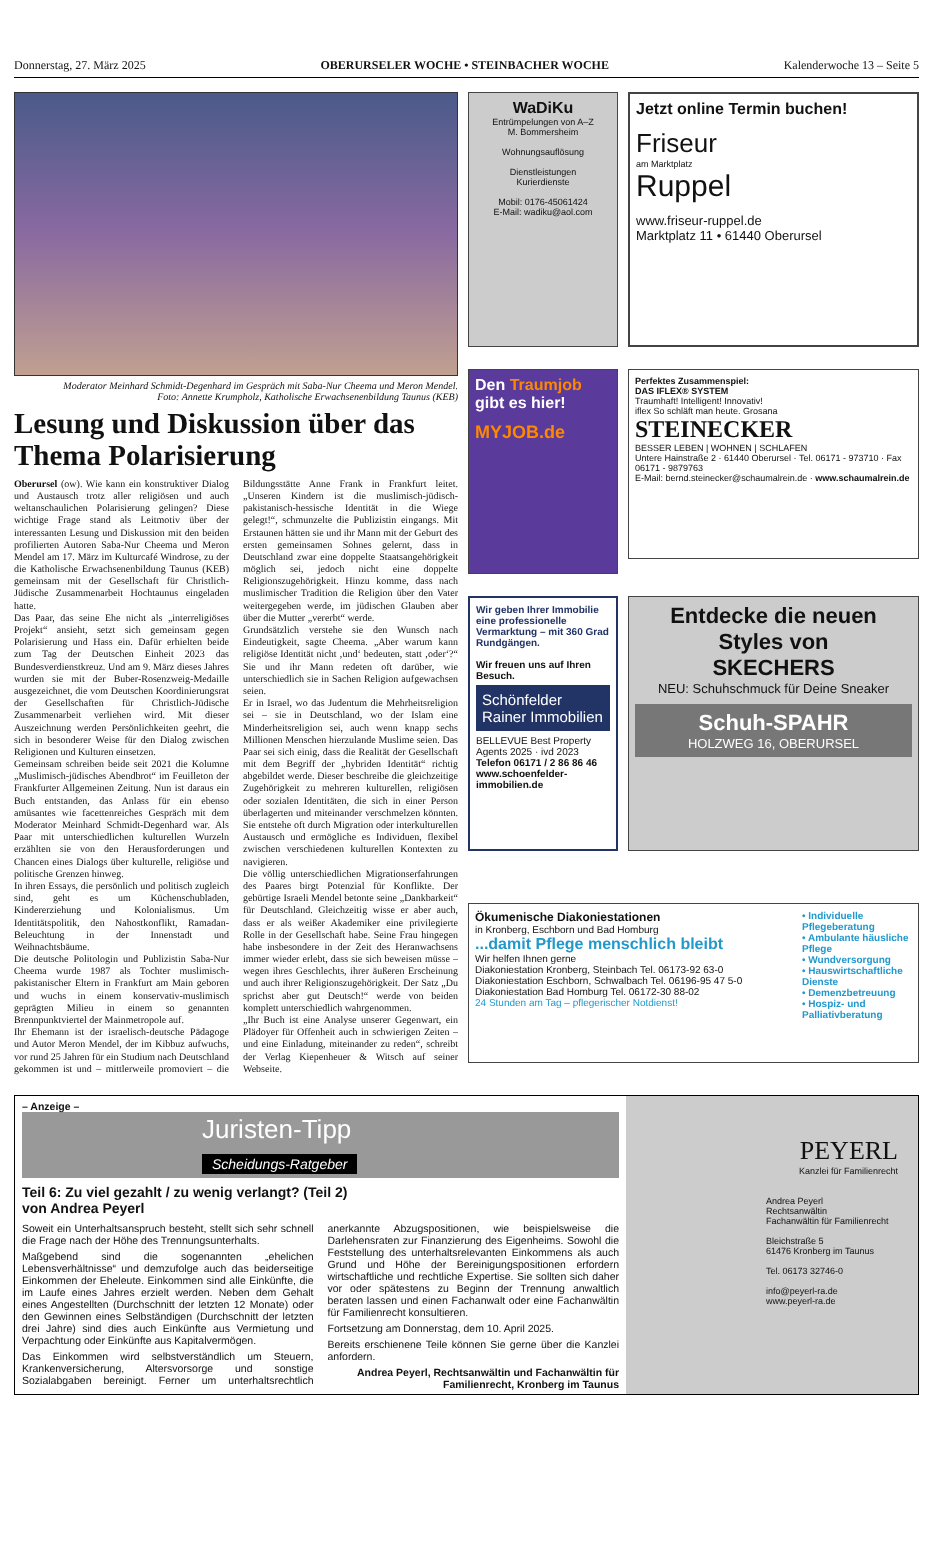Donnerstag, 27. März 2025 OBERURSELER WOCHE • STEINBACHER WOCHE Kalenderwoche 13 – Seite 5
Moderator Meinhard Schmidt-Degenhard im Gespräch mit Saba-Nur Cheema und Meron Mendel.
Foto: Annette Krumpholz, Katholische Erwachsenenbildung Taunus (KEB)
Lesung und Diskussion über das Thema Polarisierung
Oberursel (ow). Wie kann ein konstruktiver Dialog und Austausch trotz aller religiösen und auch weltanschaulichen Polarisierung gelingen? Diese wichtige Frage stand als Leitmotiv über der interessanten Lesung und Diskussion mit den beiden profilierten Autoren Saba-Nur Cheema und Meron Mendel am 17. März im Kulturcafé Windrose, zu der die Katholische Erwachsenenbildung Taunus (KEB) gemeinsam mit der Gesellschaft für Christlich-Jüdische Zusammenarbeit Hochtaunus eingeladen hatte.
Das Paar, das seine Ehe nicht als „interreligiöses Projekt“ ansieht, setzt sich gemeinsam gegen Polarisierung und Hass ein. Dafür erhielten beide zum Tag der Deutschen Einheit 2023 das Bundesverdienstkreuz. Und am 9. März dieses Jahres wurden sie mit der Buber-Rosenzweig-Medaille ausgezeichnet, die vom Deutschen Koordinierungsrat der Gesellschaften für Christlich-Jüdische Zusammenarbeit verliehen wird. Mit dieser Auszeichnung werden Persönlichkeiten geehrt, die sich in besonderer Weise für den Dialog zwischen Religionen und Kulturen einsetzen.
Gemeinsam schreiben beide seit 2021 die Kolumne „Muslimisch-jüdisches Abendbrot“ im Feuilleton der Frankfurter Allgemeinen Zeitung. Nun ist daraus ein Buch entstanden, das Anlass für ein ebenso amüsantes wie facettenreiches Gespräch mit dem Moderator Meinhard Schmidt-Degenhard war. Als Paar mit unterschiedlichen kulturellen Wurzeln erzählten sie von den Herausforderungen und Chancen eines Dialogs über kulturelle, religiöse und politische Grenzen hinweg.
In ihren Essays, die persönlich und politisch zugleich sind, geht es um Küchenschubladen, Kindererziehung und Kolonialismus. Um Identitätspolitik, den Nahostkonflikt, Ramadan-Beleuchtung in der Innenstadt und Weihnachtsbäume.
Die deutsche Politologin und Publizistin Saba-Nur Cheema wurde 1987 als Tochter muslimisch-pakistanischer Eltern in Frankfurt am Main geboren und wuchs in einem konservativ-muslimisch geprägten Milieu in einem so genannten Brennpunktviertel der Mainmetropole auf.
Ihr Ehemann ist der israelisch-deutsche Pädagoge und Autor Meron Mendel, der im Kibbuz aufwuchs, vor rund 25 Jahren für ein Studium nach Deutschland gekommen ist und – mittlerweile promoviert – die Bildungsstätte Anne Frank in Frankfurt leitet. „Unseren Kindern ist die muslimisch-jüdisch-pakistanisch-hessische Identität in die Wiege gelegt!“, schmunzelte die Publizistin eingangs. Mit Erstaunen hätten sie und ihr Mann mit der Geburt des ersten gemeinsamen Sohnes gelernt, dass in Deutschland zwar eine doppelte Staatsangehörigkeit möglich sei, jedoch nicht eine doppelte Religionszugehörigkeit. Hinzu komme, dass nach muslimischer Tradition die Religion über den Vater weitergegeben werde, im jüdischen Glauben aber über die Mutter „vererbt“ werde.
Grundsätzlich verstehe sie den Wunsch nach Eindeutigkeit, sagte Cheema. „Aber warum kann religiöse Identität nicht ‚und‘ bedeuten, statt ‚oder‘?“ Sie und ihr Mann redeten oft darüber, wie unterschiedlich sie in Sachen Religion aufgewachsen seien.
Er in Israel, wo das Judentum die Mehrheitsreligion sei – sie in Deutschland, wo der Islam eine Minderheitsreligion sei, auch wenn knapp sechs Millionen Menschen hierzulande Muslime seien. Das Paar sei sich einig, dass die Realität der Gesellschaft mit dem Begriff der „hybriden Identität“ richtig abgebildet werde. Dieser beschreibe die gleichzeitige Zugehörigkeit zu mehreren kulturellen, religiösen oder sozialen Identitäten, die sich in einer Person überlagerten und miteinander verschmelzen könnten. Sie entstehe oft durch Migration oder interkulturellen Austausch und ermögliche es Individuen, flexibel zwischen verschiedenen kulturellen Kontexten zu navigieren.
Die völlig unterschiedlichen Migrationserfahrungen des Paares birgt Potenzial für Konflikte. Der gebürtige Israeli Mendel betonte seine „Dankbarkeit“ für Deutschland. Gleichzeitig wisse er aber auch, dass er als weißer Akademiker eine privilegierte Rolle in der Gesellschaft habe. Seine Frau hingegen habe insbesondere in der Zeit des Heranwachsens immer wieder erlebt, dass sie sich beweisen müsse – wegen ihres Geschlechts, ihrer äußeren Erscheinung und auch ihrer Religionszugehörigkeit. Der Satz „Du sprichst aber gut Deutsch!“ werde von beiden komplett unterschiedlich wahrgenommen.
„Ihr Buch ist eine Analyse unserer Gegenwart, ein Plädoyer für Offenheit auch in schwierigen Zeiten – und eine Einladung, miteinander zu reden“, schreibt der Verlag Kiepenheuer & Witsch auf seiner Webseite.
WaDiKu
Entrümpelungen von A–Z
M. Bommersheim
Wohnungsauflösung
Dienstleistungen
Kurierdienste
Mobil: 0176-45061424
E-Mail: wadiku@aol.com
Jetzt online Termin buchen!
Friseur
am Marktplatz
Ruppel
www.friseur-ruppel.de
Marktplatz 11 • 61440 Oberursel
Den Traumjob gibt es hier!
MYJOB.de
Perfektes Zusammenspiel:
DAS IFLEX® SYSTEM
Traumhaft! Intelligent! Innovativ!
iflex So schläft man heute. Grosana
STEINECKER
BESSER LEBEN | WOHNEN | SCHLAFEN
Untere Hainstraße 2 · 61440 Oberursel · Tel. 06171 - 973710 · Fax 06171 - 9879763
E-Mail: bernd.steinecker@schaumalrein.de · www.schaumalrein.de
Wir geben Ihrer Immobilie eine professionelle Vermarktung – mit 360 Grad Rundgängen.
Wir freuen uns auf Ihren Besuch.
Schönfelder Rainer Immobilien
BELLEVUE Best Property Agents 2025 · ivd 2023
Telefon 06171 / 2 86 86 46
www.schoenfelder-immobilien.de
Entdecke die neuen Styles von
SKECHERS
NEU: Schuhschmuck für Deine Sneaker
Schuh-SPAHR
HOLZWEG 16, OBERURSEL
Ökumenische Diakoniestationen
in Kronberg, Eschborn und Bad Homburg
...damit Pflege menschlich bleibt
Wir helfen Ihnen gerne
Diakoniestation Kronberg, Steinbach Tel. 06173-92 63-0
Diakoniestation Eschborn, Schwalbach Tel. 06196-95 47 5-0
Diakoniestation Bad Homburg Tel. 06172-30 88-02
24 Stunden am Tag – pflegerischer Notdienst!
• Individuelle Pflegeberatung
• Ambulante häusliche Pflege
• Wundversorgung
• Hauswirtschaftliche Dienste
• Demenzbetreuung
• Hospiz- und Palliativberatung
– Anzeige –
Juristen-Tipp Scheidungs-Ratgeber
Teil 6: Zu viel gezahlt / zu wenig verlangt? (Teil 2)
von Andrea Peyerl
Soweit ein Unterhaltsanspruch besteht, stellt sich sehr schnell die Frage nach der Höhe des Trennungsunterhalts.
Maßgebend sind die sogenannten „ehelichen Lebensverhältnisse“ und demzufolge auch das beiderseitige Einkommen der Eheleute. Einkommen sind alle Einkünfte, die im Laufe eines Jahres erzielt werden. Neben dem Gehalt eines Angestellten (Durchschnitt der letzten 12 Monate) oder den Gewinnen eines Selbständigen (Durchschnitt der letzten drei Jahre) sind dies auch Einkünfte aus Vermietung und Verpachtung oder Einkünfte aus Kapitalvermögen.
Das Einkommen wird selbstverständlich um Steuern, Krankenversicherung, Altersvorsorge und sonstige Sozialabgaben bereinigt. Ferner um unterhaltsrechtlich anerkannte Abzugspositionen, wie beispielsweise die Darlehensraten zur Finanzierung des Eigenheims. Sowohl die Feststellung des unterhaltsrelevanten Einkommens als auch Grund und Höhe der Bereinigungspositionen erfordern wirtschaftliche und rechtliche Expertise. Sie sollten sich daher vor oder spätestens zu Beginn der Trennung anwaltlich beraten lassen und einen Fachanwalt oder eine Fachanwältin für Familienrecht konsultieren.
Fortsetzung am Donnerstag, dem 10. April 2025.
Bereits erschienene Teile können Sie gerne über die Kanzlei anfordern.
Andrea Peyerl, Rechtsanwältin und Fachanwältin für Familienrecht, Kronberg im Taunus
PEYERL
Kanzlei für Familienrecht
Andrea Peyerl
Rechtsanwältin
Fachanwältin für Familienrecht
Bleichstraße 5
61476 Kronberg im Taunus
Tel. 06173 32746-0
info@peyerl-ra.de
www.peyerl-ra.de